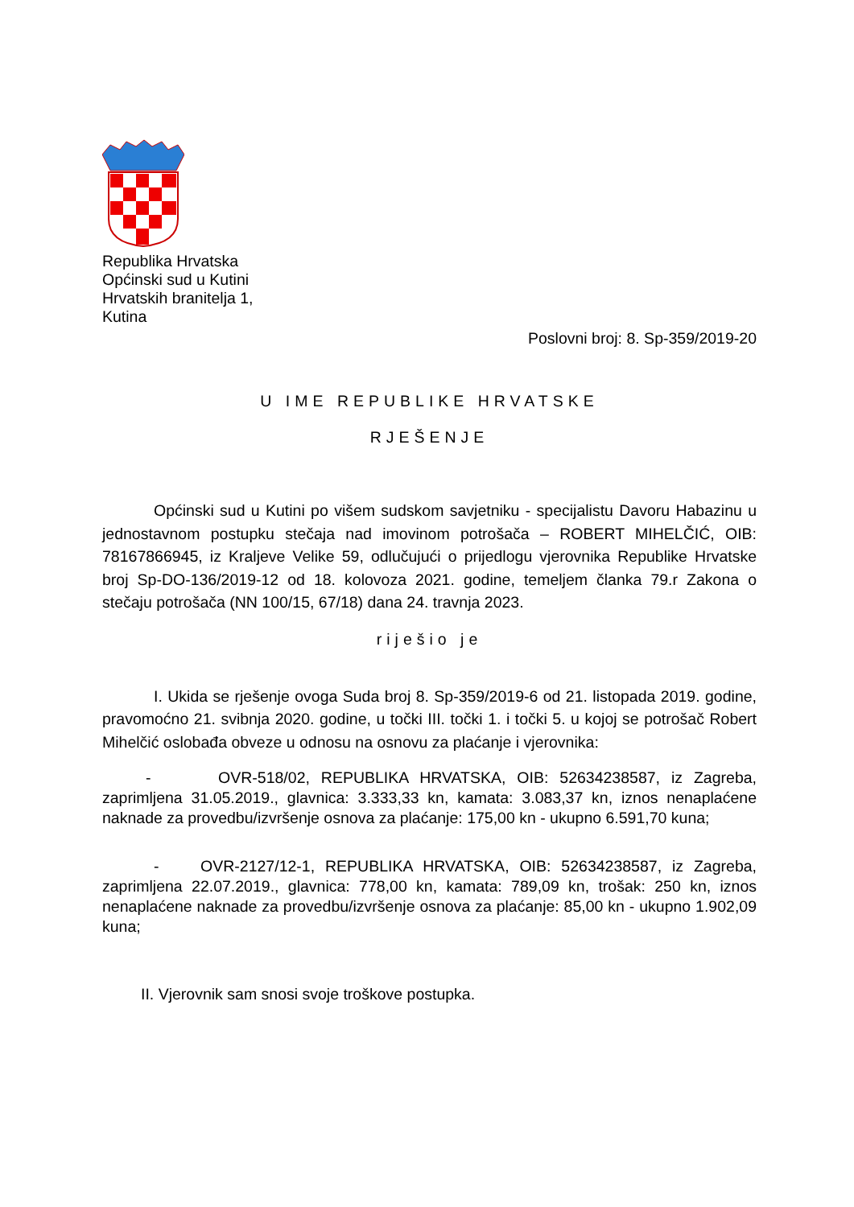Republika Hrvatska
Općinski sud u Kutini
Hrvatskih branitelja 1,
Kutina
Poslovni broj: 8. Sp-359/2019-20
U IME REPUBLIKE HRVATSKE
RJEŠENJE
Općinski sud u Kutini po višem sudskom savjetniku - specijalistu Davoru Habazinu u jednostavnom postupku stečaja nad imovinom potrošača – ROBERT MIHELČIĆ, OIB: 78167866945, iz Kraljeve Velike 59, odlučujući o prijedlogu vjerovnika Republike Hrvatske broj Sp-DO-136/2019-12 od 18. kolovoza 2021. godine, temeljem članka 79.r Zakona o stečaju potrošača (NN 100/15, 67/18) dana 24. travnja 2023.
riješio je
I. Ukida se rješenje ovoga Suda broj 8. Sp-359/2019-6 od 21. listopada 2019. godine, pravomoćno 21. svibnja 2020. godine, u točki III. točki 1. i točki 5. u kojoj se potrošač Robert Mihelčić oslobađa obveze u odnosu na osnovu za plaćanje i vjerovnika:
- OVR-518/02, REPUBLIKA HRVATSKA, OIB: 52634238587, iz Zagreba, zaprimljena 31.05.2019., glavnica: 3.333,33 kn, kamata: 3.083,37 kn, iznos nenaplaćene naknade za provedbu/izvršenje osnova za plaćanje: 175,00 kn - ukupno 6.591,70 kuna;
- OVR-2127/12-1, REPUBLIKA HRVATSKA, OIB: 52634238587, iz Zagreba, zaprimljena 22.07.2019., glavnica: 778,00 kn, kamata: 789,09 kn, trošak: 250 kn, iznos nenaplaćene naknade za provedbu/izvršenje osnova za plaćanje: 85,00 kn - ukupno 1.902,09 kuna;
II. Vjerovnik sam snosi svoje troškove postupka.